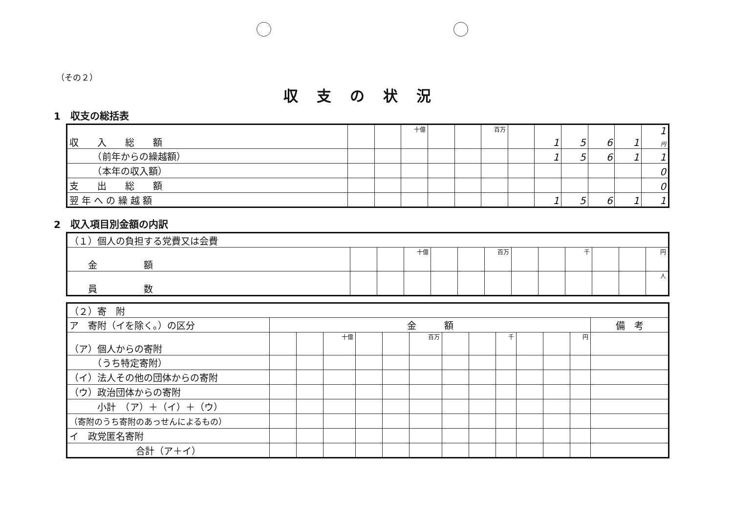（その２）
収支の状況
1　収支の総括表
| 収 入 総 額 | | | 十億 | | | 百万 | | 1 | 5 | 6 | 1 | 1 円 |
| （前年からの繰越額） | | | | | | | | 1 | 5 | 6 | 1 | 1 |
| （本年の収入額） | | | | | | | | | | | | 0 |
| 支 出 総 額 | | | | | | | | | | | | 0 |
| 翌 年 へ の 繰 越 額 | | | | | | | | 1 | 5 | 6 | 1 | 1 |
2　収入項目別金額の内訳
| （１）個人の負担する党費又は会費 | | | | | | | | | | | | |
| 金 額 | | | 十億 | | | 百万 | | | 千 | | | 円 |
| 員 数 | | | | | | | | | | | | 人 |
| （２）寄 附 | | | | | | | | | | | | | |
| ア 寄附（イを除く。）の区分 | 金 額 | | | | | | | | | | | | 備 考 |
| （ア）個人からの寄附 | | | 十億 | | | 百万 | | | 千 | | | 円 | |
| （うち特定寄附） | | | | | | | | | | | | | |
| （イ）法人その他の団体からの寄附 | | | | | | | | | | | | | |
| （ウ）政治団体からの寄附 | | | | | | | | | | | | | |
| 小計 （ア）＋（イ）＋（ウ） | | | | | | | | | | | | | |
| （寄附のうち寄附のあっせんによるもの） | | | | | | | | | | | | | |
| イ 政党匿名寄附 | | | | | | | | | | | | | |
| 合計（ア＋イ） | | | | | | | | | | | | | |